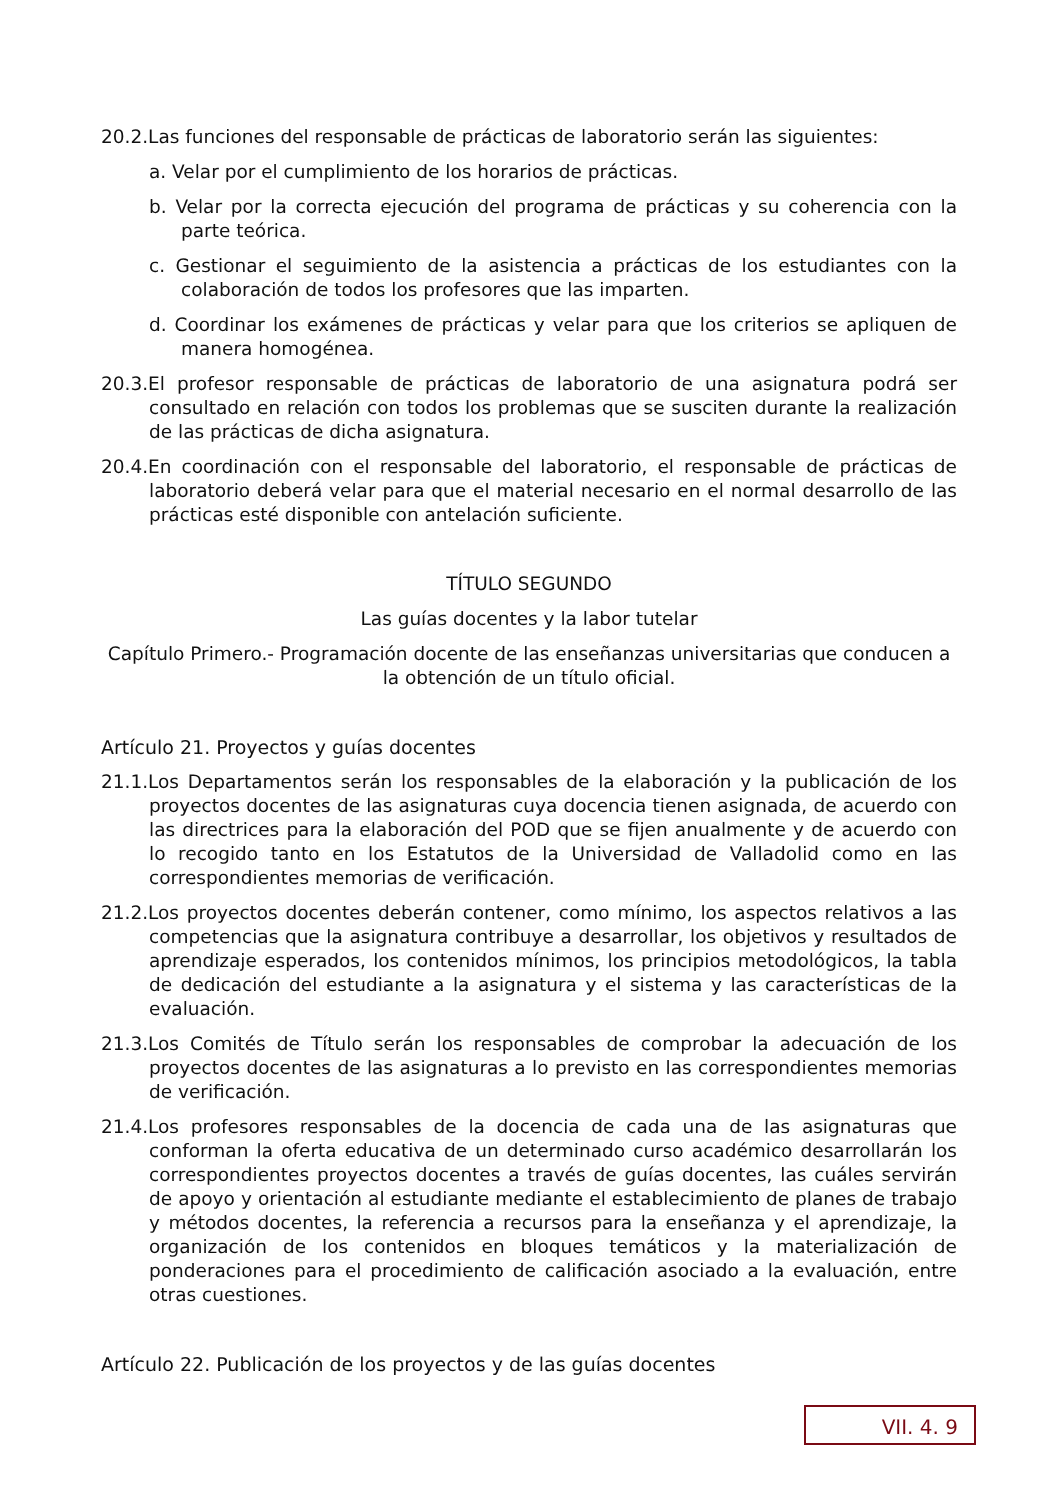20.2.Las funciones del responsable de prácticas de laboratorio serán las siguientes:
a. Velar por el cumplimiento de los horarios de prácticas.
b. Velar por la correcta ejecución del programa de prácticas y su coherencia con la parte teórica.
c. Gestionar el seguimiento de la asistencia a prácticas de los estudiantes con la colaboración de todos los profesores que las imparten.
d. Coordinar los exámenes de prácticas y velar para que los criterios se apliquen de manera homogénea.
20.3.El profesor responsable de prácticas de laboratorio de una asignatura podrá ser consultado en relación con todos los problemas que se susciten durante la realización de las prácticas de dicha asignatura.
20.4.En coordinación con el responsable del laboratorio, el responsable de prácticas de laboratorio deberá velar para que el material necesario en el normal desarrollo de las prácticas esté disponible con antelación suficiente.
TÍTULO SEGUNDO
Las guías docentes y la labor tutelar
Capítulo Primero.- Programación docente de las enseñanzas universitarias que conducen a la obtención de un título oficial.
Artículo 21. Proyectos y guías docentes
21.1.Los Departamentos serán los responsables de la elaboración y la publicación de los proyectos docentes de las asignaturas cuya docencia tienen asignada, de acuerdo con las directrices para la elaboración del POD que se fijen anualmente y de acuerdo con lo recogido tanto en los Estatutos de la Universidad de Valladolid como en las correspondientes memorias de verificación.
21.2.Los proyectos docentes deberán contener, como mínimo, los aspectos relativos a las competencias que la asignatura contribuye a desarrollar, los objetivos y resultados de aprendizaje esperados, los contenidos mínimos, los principios metodológicos, la tabla de dedicación del estudiante a la asignatura y el sistema y las características de la evaluación.
21.3.Los Comités de Título serán los responsables de comprobar la adecuación de los proyectos docentes de las asignaturas a lo previsto en las correspondientes memorias de verificación.
21.4.Los profesores responsables de la docencia de cada una de las asignaturas que conforman la oferta educativa de un determinado curso académico desarrollarán los correspondientes proyectos docentes a través de guías docentes, las cuáles servirán de apoyo y orientación al estudiante mediante el establecimiento de planes de trabajo y métodos docentes, la referencia a recursos para la enseñanza y el aprendizaje, la organización de los contenidos en bloques temáticos y la materialización de ponderaciones para el procedimiento de calificación asociado a la evaluación, entre otras cuestiones.
Artículo 22. Publicación de los proyectos y de las guías docentes
VII. 4. 9